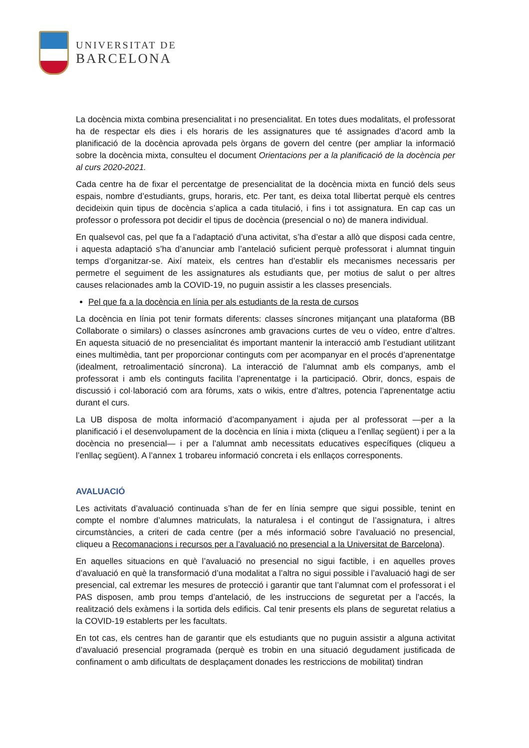UNIVERSITAT DE
BARCELONA
La docència mixta combina presencialitat i no presencialitat. En totes dues modalitats, el professorat ha de respectar els dies i els horaris de les assignatures que té assignades d’acord amb la planificació de la docència aprovada pels òrgans de govern del centre (per ampliar la informació sobre la docència mixta, consulteu el document Orientacions per a la planificació de la docència per al curs 2020-2021.
Cada centre ha de fixar el percentatge de presencialitat de la docència mixta en funció dels seus espais, nombre d’estudiants, grups, horaris, etc. Per tant, es deixa total llibertat perquè els centres decideixin quin tipus de docència s’aplica a cada titulació, i fins i tot assignatura. En cap cas un professor o professora pot decidir el tipus de docència (presencial o no) de manera individual.
En qualsevol cas, pel que fa a l’adaptació d’una activitat, s’ha d’estar a allò que disposi cada centre, i aquesta adaptació s’ha d’anunciar amb l’antelació suficient perquè professorat i alumnat tinguin temps d’organitzar-se. Així mateix, els centres han d’establir els mecanismes necessaris per permetre el seguiment de les assignatures als estudiants que, per motius de salut o per altres causes relacionades amb la COVID-19, no puguin assistir a les classes presencials.
Pel que fa a la docència en línia per als estudiants de la resta de cursos
La docència en línia pot tenir formats diferents: classes síncrones mitjançant una plataforma (BB Collaborate o similars) o classes asíncrones amb gravacions curtes de veu o vídeo, entre d’altres. En aquesta situació de no presencialitat és important mantenir la interacció amb l’estudiant utilitzant eines multimèdia, tant per proporcionar continguts com per acompanyar en el procés d’aprenentatge (idealment, retroalimentació síncrona). La interacció de l’alumnat amb els companys, amb el professorat i amb els continguts facilita l’aprenentatge i la participació. Obrir, doncs, espais de discussió i col·laboració com ara fòrums, xats o wikis, entre d’altres, potencia l’aprenentatge actiu durant el curs.
La UB disposa de molta informació d’acompanyament i ajuda per al professorat —per a la planificació i el desenvolupament de la docència en línia i mixta (cliqueu a l’enllaç següent) i per a la docència no presencial— i per a l’alumnat amb necessitats educatives específiques (cliqueu a l’enllaç següent). A l’annex 1 trobareu informació concreta i els enllaços corresponents.
AVALUACIÓ
Les activitats d’avaluació continuada s’han de fer en línia sempre que sigui possible, tenint en compte el nombre d’alumnes matriculats, la naturalesa i el contingut de l’assignatura, i altres circumstàncies, a criteri de cada centre (per a més informació sobre l’avaluació no presencial, cliqueu a Recomanacions i recursos per a l’avaluació no presencial a la Universitat de Barcelona).
En aquelles situacions en què l’avaluació no presencial no sigui factible, i en aquelles proves d’avaluació en què la transformació d’una modalitat a l’altra no sigui possible i l’avaluació hagi de ser presencial, cal extremar les mesures de protecció i garantir que tant l’alumnat com el professorat i el PAS disposen, amb prou temps d’antelació, de les instruccions de seguretat per a l’accés, la realització dels exàmens i la sortida dels edificis. Cal tenir presents els plans de seguretat relatius a la COVID-19 establerts per les facultats.
En tot cas, els centres han de garantir que els estudiants que no puguin assistir a alguna activitat d’avaluació presencial programada (perquè es trobin en una situació degudament justificada de confinament o amb dificultats de desplaçament donades les restriccions de mobilitat) tindran